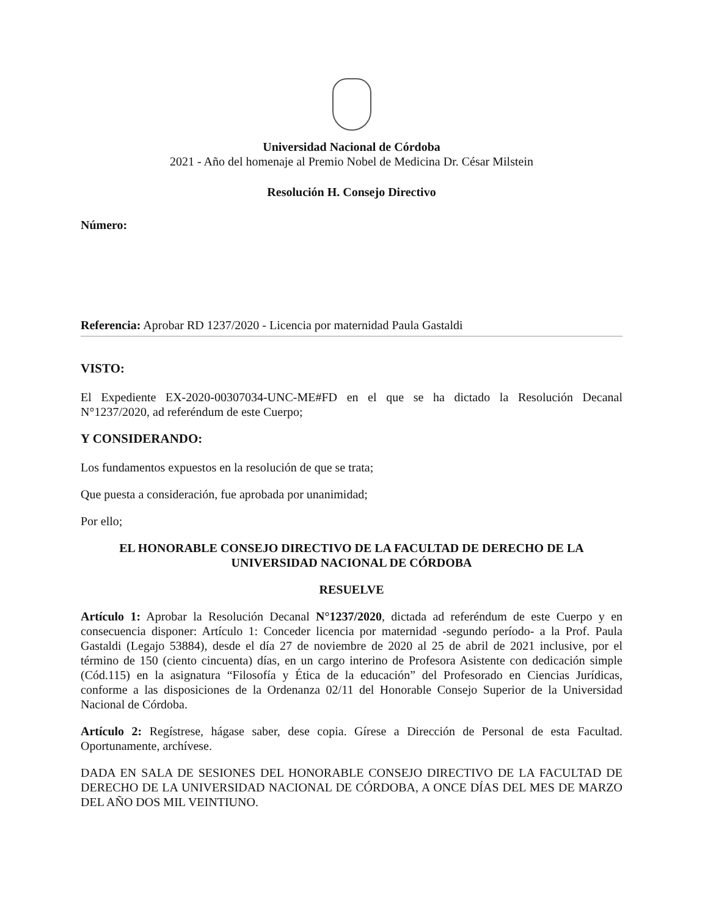Universidad Nacional de Córdoba
2021 - Año del homenaje al Premio Nobel de Medicina Dr. César Milstein
Resolución H. Consejo Directivo
Número:
Referencia: Aprobar RD 1237/2020 - Licencia por maternidad Paula Gastaldi
VISTO:
El Expediente EX-2020-00307034-UNC-ME#FD en el que se ha dictado la Resolución Decanal N°1237/2020, ad referéndum de este Cuerpo;
Y CONSIDERANDO:
Los fundamentos expuestos en la resolución de que se trata;
Que puesta a consideración, fue aprobada por unanimidad;
Por ello;
EL HONORABLE CONSEJO DIRECTIVO DE LA FACULTAD DE DERECHO DE LA UNIVERSIDAD NACIONAL DE CÓRDOBA
RESUELVE
Artículo 1: Aprobar la Resolución Decanal N°1237/2020, dictada ad referéndum de este Cuerpo y en consecuencia disponer: Artículo 1: Conceder licencia por maternidad -segundo período- a la Prof. Paula Gastaldi (Legajo 53884), desde el día 27 de noviembre de 2020 al 25 de abril de 2021 inclusive, por el término de 150 (ciento cincuenta) días, en un cargo interino de Profesora Asistente con dedicación simple (Cód.115) en la asignatura “Filosofía y Ética de la educación” del Profesorado en Ciencias Jurídicas, conforme a las disposiciones de la Ordenanza 02/11 del Honorable Consejo Superior de la Universidad Nacional de Córdoba.
Artículo 2: Regístrese, hágase saber, dese copia. Gírese a Dirección de Personal de esta Facultad. Oportunamente, archívese.
DADA EN SALA DE SESIONES DEL HONORABLE CONSEJO DIRECTIVO DE LA FACULTAD DE DERECHO DE LA UNIVERSIDAD NACIONAL DE CÓRDOBA, A ONCE DÍAS DEL MES DE MARZO DEL AÑO DOS MIL VEINTIUNO.